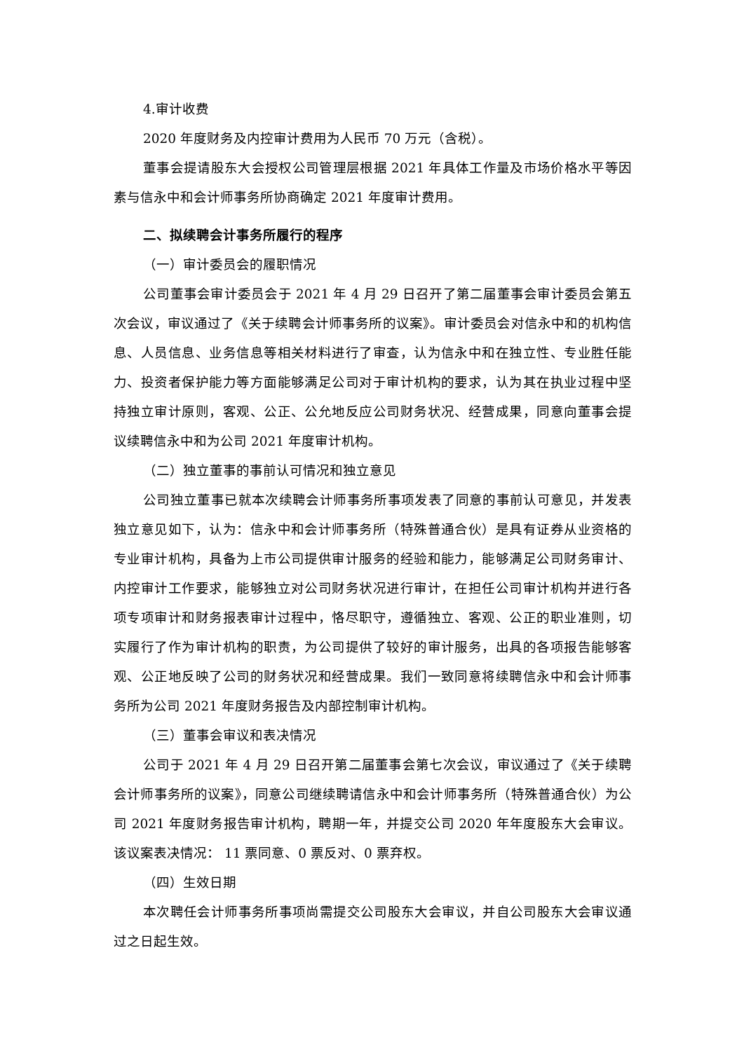4.审计收费
2020 年度财务及内控审计费用为人民币 70 万元（含税）。
董事会提请股东大会授权公司管理层根据 2021 年具体工作量及市场价格水平等因素与信永中和会计师事务所协商确定 2021 年度审计费用。
二、拟续聘会计事务所履行的程序
（一）审计委员会的履职情况
公司董事会审计委员会于 2021 年 4 月 29 日召开了第二届董事会审计委员会第五次会议，审议通过了《关于续聘会计师事务所的议案》。审计委员会对信永中和的机构信息、人员信息、业务信息等相关材料进行了审查，认为信永中和在独立性、专业胜任能力、投资者保护能力等方面能够满足公司对于审计机构的要求，认为其在执业过程中坚持独立审计原则，客观、公正、公允地反应公司财务状况、经营成果，同意向董事会提议续聘信永中和为公司 2021 年度审计机构。
（二）独立董事的事前认可情况和独立意见
公司独立董事已就本次续聘会计师事务所事项发表了同意的事前认可意见，并发表独立意见如下，认为：信永中和会计师事务所（特殊普通合伙）是具有证券从业资格的专业审计机构，具备为上市公司提供审计服务的经验和能力，能够满足公司财务审计、内控审计工作要求，能够独立对公司财务状况进行审计，在担任公司审计机构并进行各项专项审计和财务报表审计过程中，恪尽职守，遵循独立、客观、公正的职业准则，切实履行了作为审计机构的职责，为公司提供了较好的审计服务，出具的各项报告能够客观、公正地反映了公司的财务状况和经营成果。我们一致同意将续聘信永中和会计师事务所为公司 2021 年度财务报告及内部控制审计机构。
（三）董事会审议和表决情况
公司于 2021 年 4 月 29 日召开第二届董事会第七次会议，审议通过了《关于续聘会计师事务所的议案》，同意公司继续聘请信永中和会计师事务所（特殊普通合伙）为公司 2021 年度财务报告审计机构，聘期一年，并提交公司 2020 年年度股东大会审议。该议案表决情况： 11 票同意、0 票反对、0 票弃权。
（四）生效日期
本次聘任会计师事务所事项尚需提交公司股东大会审议，并自公司股东大会审议通过之日起生效。